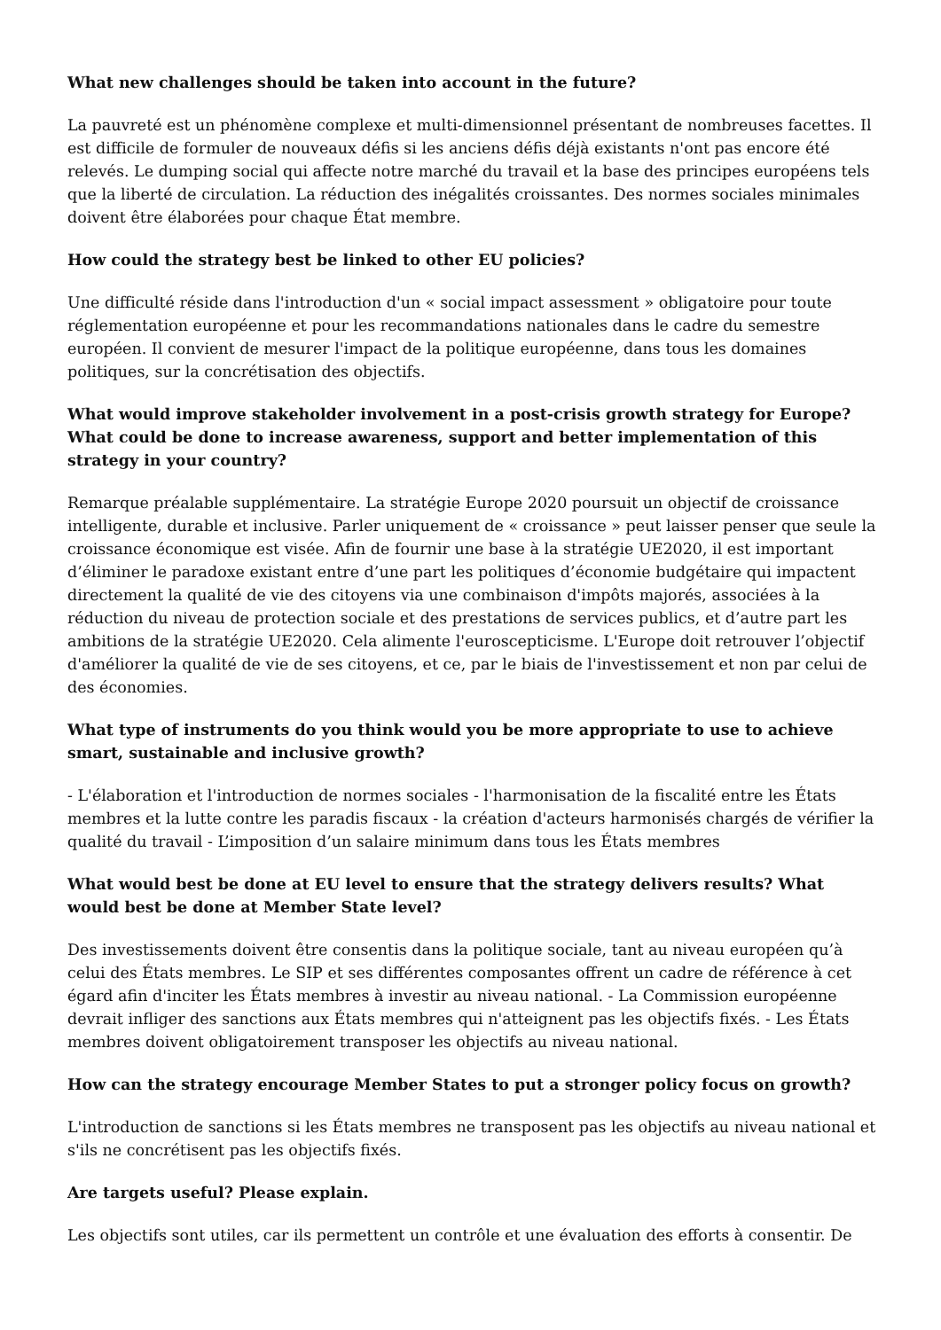What new challenges should be taken into account in the future?
La pauvreté est un phénomène complexe et multi-dimensionnel présentant de nombreuses facettes. Il est difficile de formuler de nouveaux défis si les anciens défis déjà existants n'ont pas encore été relevés. Le dumping social qui affecte notre marché du travail et la base des principes européens tels que la liberté de circulation. La réduction des inégalités croissantes. Des normes sociales minimales doivent être élaborées pour chaque État membre.
How could the strategy best be linked to other EU policies?
Une difficulté réside dans l'introduction d'un « social impact assessment » obligatoire pour toute réglementation européenne et pour les recommandations nationales dans le cadre du semestre européen. Il convient de mesurer l'impact de la politique européenne, dans tous les domaines politiques, sur la concrétisation des objectifs.
What would improve stakeholder involvement in a post-crisis growth strategy for Europe? What could be done to increase awareness, support and better implementation of this strategy in your country?
Remarque préalable supplémentaire. La stratégie Europe 2020 poursuit un objectif de croissance intelligente, durable et inclusive. Parler uniquement de « croissance » peut laisser penser que seule la croissance économique est visée. Afin de fournir une base à la stratégie UE2020, il est important d’éliminer le paradoxe existant entre d’une part les politiques d’économie budgétaire qui impactent directement la qualité de vie des citoyens via une combinaison d'impôts majorés, associées à la réduction du niveau de protection sociale et des prestations de services publics, et d’autre part les ambitions de la stratégie UE2020. Cela alimente l'euroscepticisme. L'Europe doit retrouver l’objectif d'améliorer la qualité de vie de ses citoyens, et ce, par le biais de l'investissement et non par celui de des économies.
What type of instruments do you think would you be more appropriate to use to achieve smart, sustainable and inclusive growth?
- L'élaboration et l'introduction de normes sociales - l'harmonisation de la fiscalité entre les États membres et la lutte contre les paradis fiscaux - la création d'acteurs harmonisés chargés de vérifier la qualité du travail - L’imposition d’un salaire minimum dans tous les États membres
What would best be done at EU level to ensure that the strategy delivers results? What would best be done at Member State level?
Des investissements doivent être consentis dans la politique sociale, tant au niveau européen qu’à celui des États membres. Le SIP et ses différentes composantes offrent un cadre de référence à cet égard afin d'inciter les États membres à investir au niveau national. - La Commission européenne devrait infliger des sanctions aux États membres qui n'atteignent pas les objectifs fixés. - Les États membres doivent obligatoirement transposer les objectifs au niveau national.
How can the strategy encourage Member States to put a stronger policy focus on growth?
L'introduction de sanctions si les États membres ne transposent pas les objectifs au niveau national et s'ils ne concrétisent pas les objectifs fixés.
Are targets useful? Please explain.
Les objectifs sont utiles, car ils permettent un contrôle et une évaluation des efforts à consentir. De